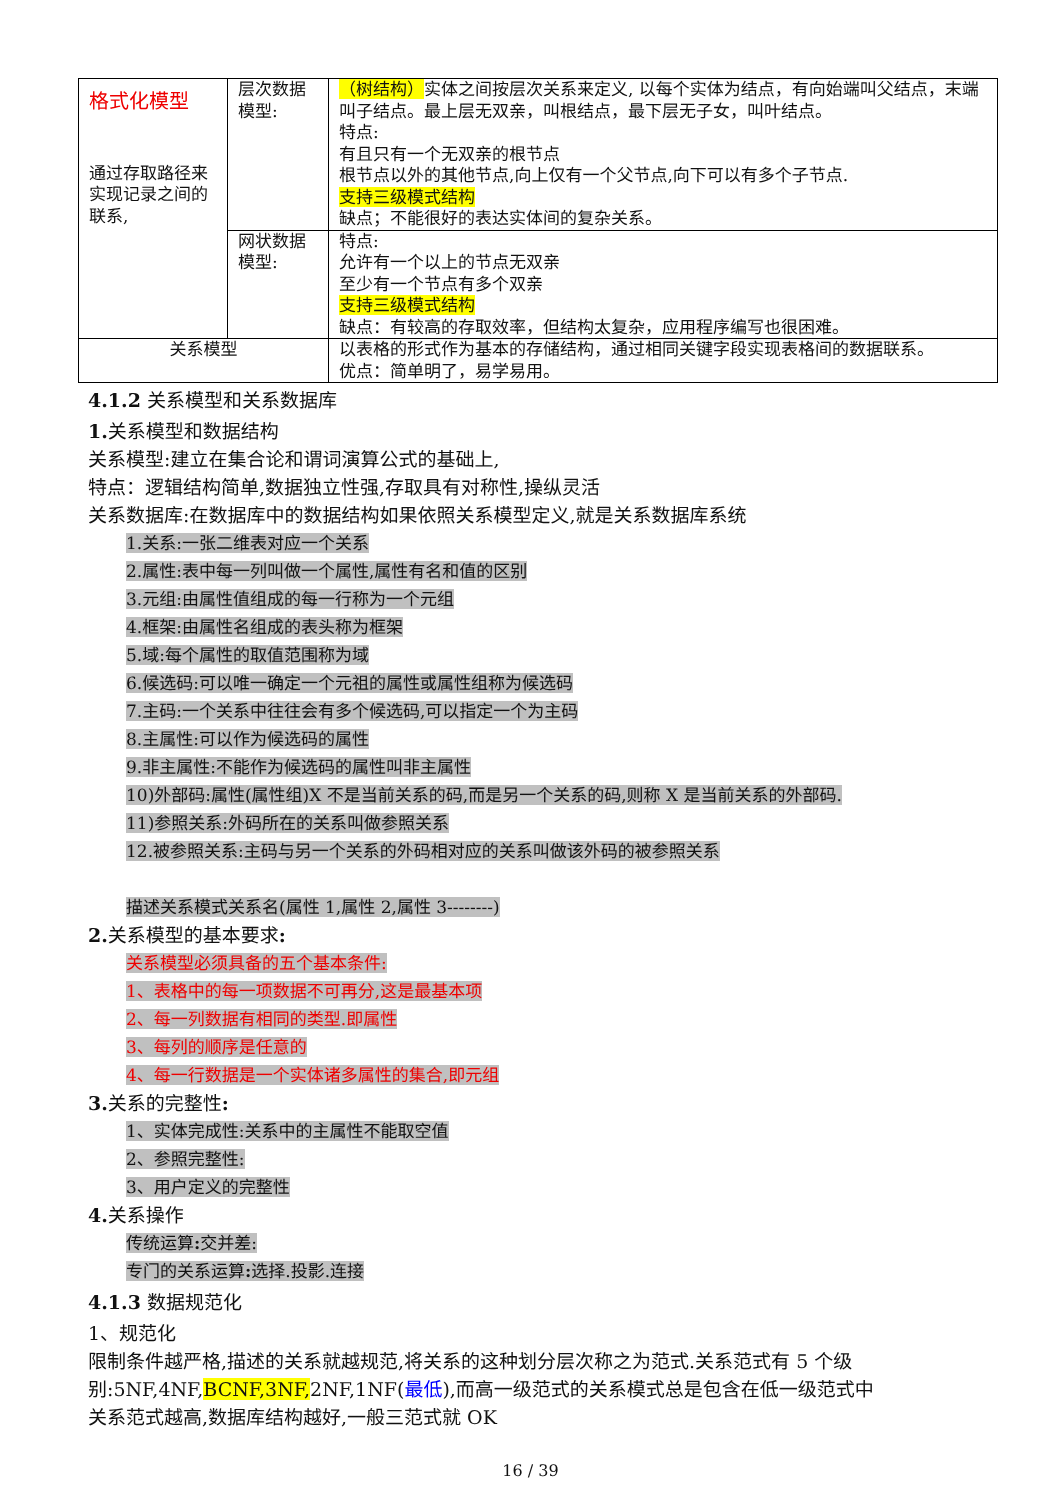| 格式化模型 通过存取路径来实现记录之间的联系, | 层次数据模型: | （树结构） 实体之间按层次关系来定义, 以每个实体为结点，有向始端叫父结点，末端叫子结点。最上层无双亲，叫根结点，最下层无子女，叫叶结点。 特点: 有且只有一个无双亲的根节点 根节点以外的其他节点,向上仅有一个父节点,向下可以有多个子节点. 支持三级模式结构 缺点；不能很好的表达实体间的复杂关系。 |
| | 网状数据模型: | 特点: 允许有一个以上的节点无双亲 至少有一个节点有多个双亲 支持三级模式结构 缺点：有较高的存取效率，但结构太复杂，应用程序编写也很困难。 |
| 关系模型 | | 以表格的形式作为基本的存储结构，通过相同关键字段实现表格间的数据联系。 优点：简单明了，易学易用。 |
4.1.2 关系模型和关系数据库
1. 关系模型和数据结构
关系模型:建立在集合论和谓词演算公式的基础上,
特点：逻辑结构简单,数据独立性强,存取具有对称性,操纵灵活
关系数据库:在数据库中的数据结构如果依照关系模型定义,就是关系数据库系统
1.关系:一张二维表对应一个关系
2.属性:表中每一列叫做一个属性,属性有名和值的区别
3.元组:由属性值组成的每一行称为一个元组
4.框架:由属性名组成的表头称为框架
5.域:每个属性的取值范围称为域
6.候选码:可以唯一确定一个元祖的属性或属性组称为候选码
7.主码:一个关系中往往会有多个候选码,可以指定一个为主码
8.主属性:可以作为候选码的属性
9.非主属性:不能作为候选码的属性叫非主属性
10)外部码:属性(属性组)X 不是当前关系的码,而是另一个关系的码,则称 X 是当前关系的外部码.
11)参照关系:外码所在的关系叫做参照关系
12.被参照关系:主码与另一个关系的外码相对应的关系叫做该外码的被参照关系
描述关系模式关系名(属性 1,属性 2,属性 3--------)
2. 关系模型的基本要求:
关系模型必须具备的五个基本条件:
1、表格中的每一项数据不可再分,这是最基本项
2、每一列数据有相同的类型.即属性
3、每列的顺序是任意的
4、每一行数据是一个实体诸多属性的集合,即元组
3. 关系的完整性:
1、实体完成性:关系中的主属性不能取空值
2、参照完整性:
3、用户定义的完整性
4. 关系操作
传统运算: 交并差:
专门的关系运算: 选择.投影.连接
4.1.3 数据规范化
1、规范化
限制条件越严格,描述的关系就越规范,将关系的这种划分层次称之为范式.关系范式有 5 个级别:5NF,4NF,BCNF,3NF, 2NF,1NF(最低),而高一级范式的关系模式总是包含在低一级范式中
关系范式越高,数据库结构越好,一般三范式就 OK
16 / 39